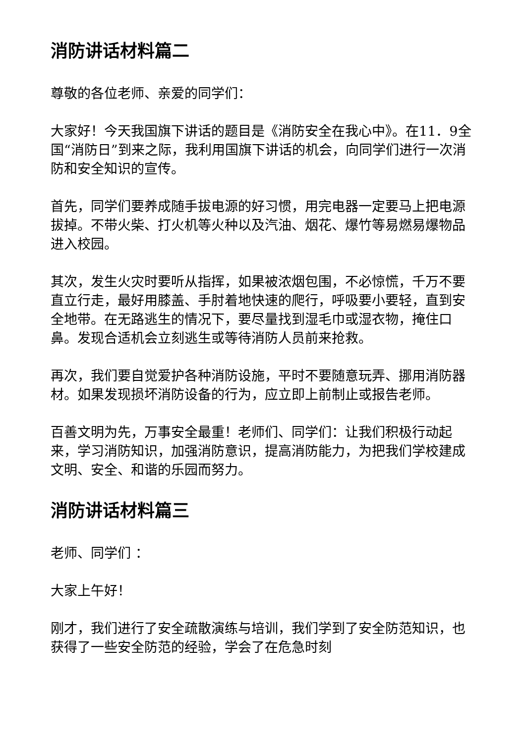消防讲话材料篇二
尊敬的各位老师、亲爱的同学们：
大家好！今天我国旗下讲话的题目是《消防安全在我心中》。在11．9全国“消防日”到来之际，我利用国旗下讲话的机会，向同学们进行一次消防和安全知识的宣传。
首先，同学们要养成随手拔电源的好习惯，用完电器一定要马上把电源拔掉。不带火柴、打火机等火种以及汽油、烟花、爆竹等易燃易爆物品进入校园。
其次，发生火灾时要听从指挥，如果被浓烟包围，不必惊慌，千万不要直立行走，最好用膝盖、手肘着地快速的爬行，呼吸要小要轻，直到安全地带。在无路逃生的情况下，要尽量找到湿毛巾或湿衣物，掩住口鼻。发现合适机会立刻逃生或等待消防人员前来抢救。
再次，我们要自觉爱护各种消防设施，平时不要随意玩弄、挪用消防器材。如果发现损坏消防设备的行为，应立即上前制止或报告老师。
百善文明为先，万事安全最重！老师们、同学们：让我们积极行动起来，学习消防知识，加强消防意识，提高消防能力，为把我们学校建成文明、安全、和谐的乐园而努力。
消防讲话材料篇三
老师、同学们 ：
大家上午好！
刚才，我们进行了安全疏散演练与培训，我们学到了安全防范知识，也获得了一些安全防范的经验，学会了在危急时刻